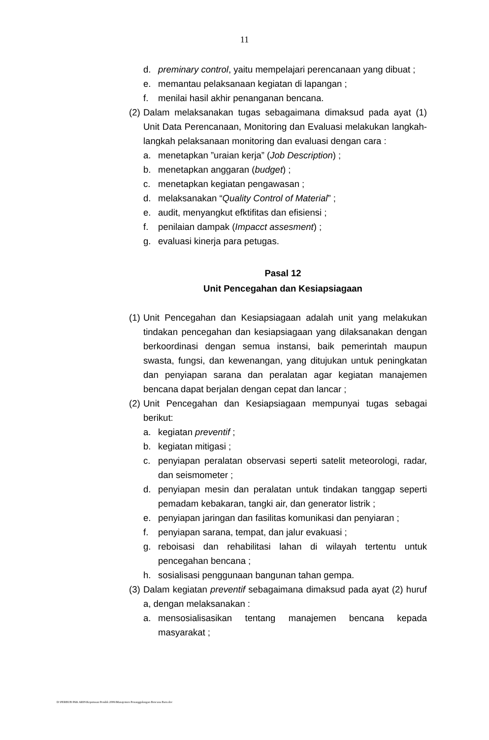11
d. preminary control, yaitu mempelajari perencanaan yang dibuat ;
e. memantau pelaksanaan kegiatan di lapangan ;
f. menilai hasil akhir penanganan bencana.
(2) Dalam melaksanakan tugas sebagaimana dimaksud pada ayat (1) Unit Data Perencanaan, Monitoring dan Evaluasi melakukan langkah-langkah pelaksanaan monitoring dan evaluasi dengan cara :
a. menetapkan ”uraian kerja” (Job Description) ;
b. menetapkan anggaran (budget) ;
c. menetapkan kegiatan pengawasan ;
d. melaksanakan “Quality Control of Material” ;
e. audit, menyangkut efktifitas dan efisiensi ;
f. penilaian dampak (Impacct assesment) ;
g. evaluasi kinerja para petugas.
Pasal 12
Unit Pencegahan dan Kesiapsiagaan
(1) Unit Pencegahan dan Kesiapsiagaan adalah unit yang melakukan tindakan pencegahan dan kesiapsiagaan yang dilaksanakan dengan berkoordinasi dengan semua instansi, baik pemerintah maupun swasta, fungsi, dan kewenangan, yang ditujukan untuk peningkatan dan penyiapan sarana dan peralatan agar kegiatan manajemen bencana dapat berjalan dengan cepat dan lancar ;
(2) Unit Pencegahan dan Kesiapsiagaan mempunyai tugas sebagai berikut:
a. kegiatan preventif ;
b. kegiatan mitigasi ;
c. penyiapan peralatan observasi seperti satelit meteorologi, radar, dan seismometer ;
d. penyiapan mesin dan peralatan untuk tindakan tanggap seperti pemadam kebakaran, tangki air, dan generator listrik ;
e. penyiapan jaringan dan fasilitas komunikasi dan penyiaran ;
f. penyiapan sarana, tempat, dan jalur evakuasi ;
g. reboisasi dan rehabilitasi lahan di wilayah tertentu untuk pencegahan bencana ;
h. sosialisasi penggunaan bangunan tahan gempa.
(3) Dalam kegiatan preventif sebagaimana dimaksud pada ayat (2) huruf a, dengan melaksanakan :
a. mensosialisasikan tentang manajemen bencana kepada masyarakat ;
D:\PERBUB PAK ARIS\Keputusan Pendek 2006\Manajemen Penanggulangan Bencana Baru.doc